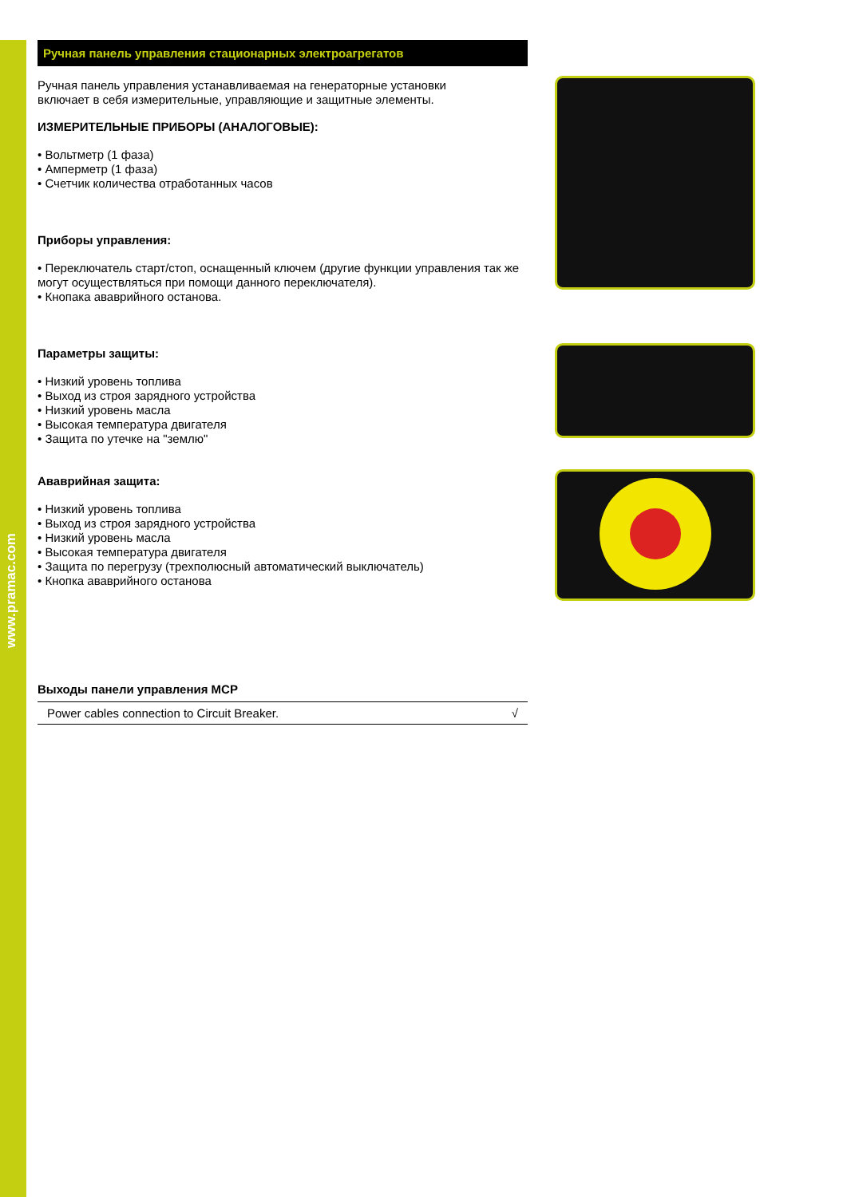www.pramac.com
Ручная панель управления стационарных электроагрегатов
Ручная панель управления устанавливаемая на генераторные установки
включает в себя измерительные, управляющие и защитные элементы.
ИЗМЕРИТЕЛЬНЫЕ ПРИБОРЫ (АНАЛОГОВЫЕ):
• Вольтметр (1 фаза)
• Амперметр (1 фаза)
• Счетчик количества отработанных часов
Приборы управления:
• Переключатель старт/стоп, оснащенный ключем (другие функции управления так же могут осуществляться при помощи данного переключателя).
• Кнопака ававрийного останова.
Параметры защиты:
• Низкий уровень топлива
• Выход из строя зарядного устройства
• Низкий уровень масла
• Высокая температура двигателя
• Защита по утечке на "землю"
Ававрийная защита:
• Низкий уровень топлива
• Выход из строя зарядного устройства
• Низкий уровень масла
• Высокая температура двигателя
• Защита по перегрузу (трехполюсный автоматический выключатель)
• Кнопка ававрийного останова
Выходы панели управления MCP
| Power cables connection to Circuit Breaker. | √ |